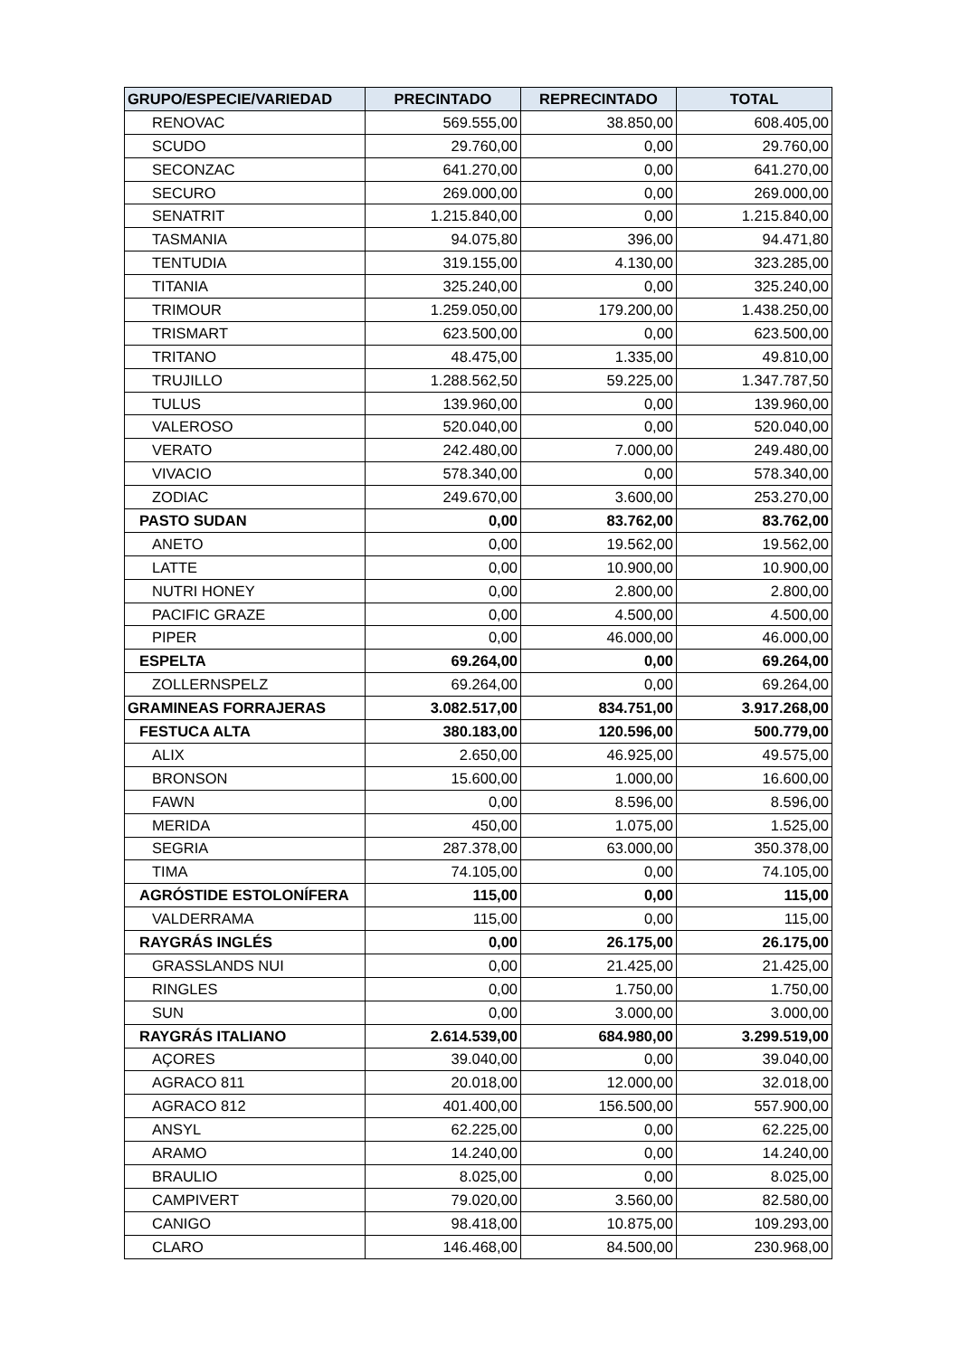| GRUPO/ESPECIE/VARIEDAD | PRECINTADO | REPRECINTADO | TOTAL |
| --- | --- | --- | --- |
| RENOVAC | 569.555,00 | 38.850,00 | 608.405,00 |
| SCUDO | 29.760,00 | 0,00 | 29.760,00 |
| SECONZAC | 641.270,00 | 0,00 | 641.270,00 |
| SECURO | 269.000,00 | 0,00 | 269.000,00 |
| SENATRIT | 1.215.840,00 | 0,00 | 1.215.840,00 |
| TASMANIA | 94.075,80 | 396,00 | 94.471,80 |
| TENTUDIA | 319.155,00 | 4.130,00 | 323.285,00 |
| TITANIA | 325.240,00 | 0,00 | 325.240,00 |
| TRIMOUR | 1.259.050,00 | 179.200,00 | 1.438.250,00 |
| TRISMART | 623.500,00 | 0,00 | 623.500,00 |
| TRITANO | 48.475,00 | 1.335,00 | 49.810,00 |
| TRUJILLO | 1.288.562,50 | 59.225,00 | 1.347.787,50 |
| TULUS | 139.960,00 | 0,00 | 139.960,00 |
| VALEROSO | 520.040,00 | 0,00 | 520.040,00 |
| VERATO | 242.480,00 | 7.000,00 | 249.480,00 |
| VIVACIO | 578.340,00 | 0,00 | 578.340,00 |
| ZODIAC | 249.670,00 | 3.600,00 | 253.270,00 |
| PASTO SUDAN | 0,00 | 83.762,00 | 83.762,00 |
| ANETO | 0,00 | 19.562,00 | 19.562,00 |
| LATTE | 0,00 | 10.900,00 | 10.900,00 |
| NUTRI HONEY | 0,00 | 2.800,00 | 2.800,00 |
| PACIFIC GRAZE | 0,00 | 4.500,00 | 4.500,00 |
| PIPER | 0,00 | 46.000,00 | 46.000,00 |
| ESPELTA | 69.264,00 | 0,00 | 69.264,00 |
| ZOLLERNSPELZ | 69.264,00 | 0,00 | 69.264,00 |
| GRAMINEAS FORRAJERAS | 3.082.517,00 | 834.751,00 | 3.917.268,00 |
| FESTUCA ALTA | 380.183,00 | 120.596,00 | 500.779,00 |
| ALIX | 2.650,00 | 46.925,00 | 49.575,00 |
| BRONSON | 15.600,00 | 1.000,00 | 16.600,00 |
| FAWN | 0,00 | 8.596,00 | 8.596,00 |
| MERIDA | 450,00 | 1.075,00 | 1.525,00 |
| SEGRIA | 287.378,00 | 63.000,00 | 350.378,00 |
| TIMA | 74.105,00 | 0,00 | 74.105,00 |
| AGRÓSTIDE ESTOLONÍFERA | 115,00 | 0,00 | 115,00 |
| VALDERRAMA | 115,00 | 0,00 | 115,00 |
| RAYGRÁS INGLÉS | 0,00 | 26.175,00 | 26.175,00 |
| GRASSLANDS NUI | 0,00 | 21.425,00 | 21.425,00 |
| RINGLES | 0,00 | 1.750,00 | 1.750,00 |
| SUN | 0,00 | 3.000,00 | 3.000,00 |
| RAYGRÁS ITALIANO | 2.614.539,00 | 684.980,00 | 3.299.519,00 |
| AÇORES | 39.040,00 | 0,00 | 39.040,00 |
| AGRACO 811 | 20.018,00 | 12.000,00 | 32.018,00 |
| AGRACO 812 | 401.400,00 | 156.500,00 | 557.900,00 |
| ANSYL | 62.225,00 | 0,00 | 62.225,00 |
| ARAMO | 14.240,00 | 0,00 | 14.240,00 |
| BRAULIO | 8.025,00 | 0,00 | 8.025,00 |
| CAMPIVERT | 79.020,00 | 3.560,00 | 82.580,00 |
| CANIGO | 98.418,00 | 10.875,00 | 109.293,00 |
| CLARO | 146.468,00 | 84.500,00 | 230.968,00 |